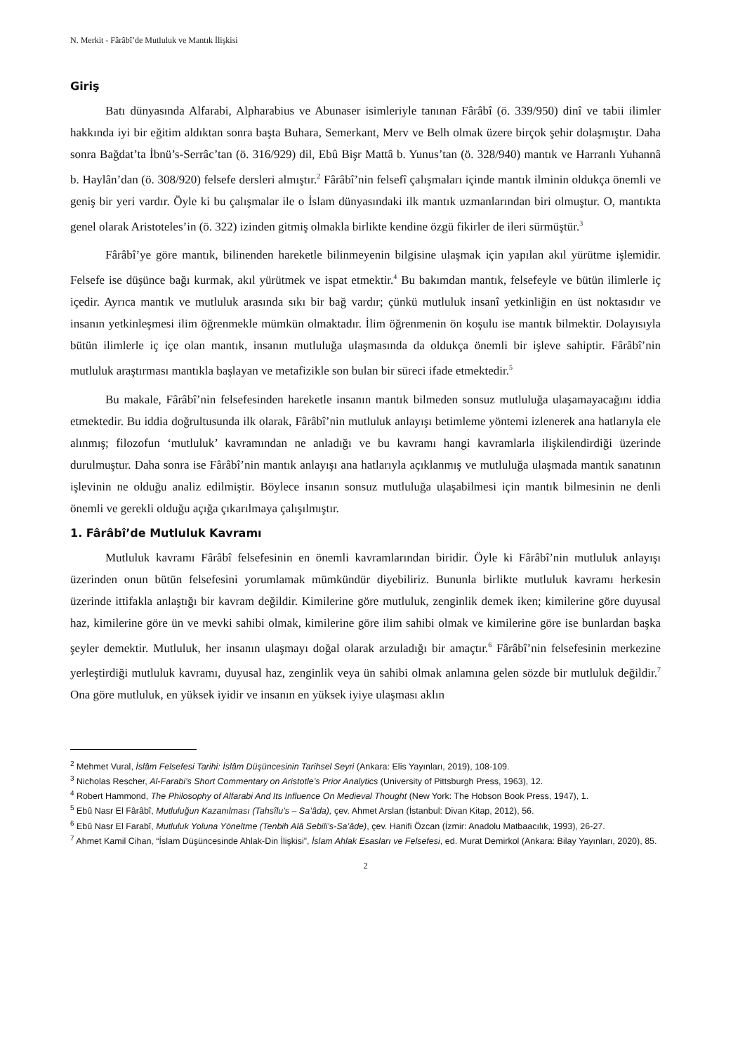N. Merkit - Fârâbî’de Mutluluk ve Mantık İlişkisi
Giriş
Batı dünyasında Alfarabi, Alpharabius ve Abunaser isimleriyle tanınan Fârâbî (ö. 339/950) dinî ve tabii ilimler hakkında iyi bir eğitim aldıktan sonra başta Buhara, Semerkant, Merv ve Belh olmak üzere birçok şehir dolaşmıştır. Daha sonra Bağdat’ta İbnü’s-Serrâc’tan (ö. 316/929) dil, Ebû Bişr Mattâ b. Yunus’tan (ö. 328/940) mantık ve Harranlı Yuhannâ b. Haylân’dan (ö. 308/920) felsefe dersleri almıştır.<sup>2</sup> Fârâbî’nin felsefî çalışmaları içinde mantık ilminin oldukça önemli ve geniş bir yeri vardır. Öyle ki bu çalışmalar ile o İslam dünyasındaki ilk mantık uzmanlarından biri olmuştur. O, mantıkta genel olarak Aristoteles’in (ö. 322) izinden gitmiş olmakla birlikte kendine özgü fikirler de ileri sürmüştür.<sup>3</sup>
Fârâbî’ye göre mantık, bilinenden hareketle bilinmeyenin bilgisine ulaşmak için yapılan akıl yürütme işlemidir. Felsefe ise düşünce bağı kurmak, akıl yürütmek ve ispat etmektir.<sup>4</sup> Bu bakımdan mantık, felsefeyle ve bütün ilimlerle iç içedir. Ayrıca mantık ve mutluluk arasında sıkı bir bağ vardır; çünkü mutluluk insanî yetkinliğin en üst noktasıdır ve insanın yetkinleşmesi ilim öğrenmekle mümkün olmaktadır. İlim öğrenmenin ön koşulu ise mantık bilmektir. Dolayısıyla bütün ilimlerle iç içe olan mantık, insanın mutluluğa ulaşmasında da oldukça önemli bir işleve sahiptir. Fârâbî’nin mutluluk araştırması mantıkla başlayan ve metafizikle son bulan bir süreci ifade etmektedir.<sup>5</sup>
Bu makale, Fârâbî’nin felsefesinden hareketle insanın mantık bilmeden sonsuz mutluluğa ulaşamayacağını iddia etmektedir. Bu iddia doğrultusunda ilk olarak, Fârâbî’nin mutluluk anlayışı betimleme yöntemi izlenerek ana hatlarıyla ele alınmış; filozofun ‘mutluluk’ kavramından ne anladığı ve bu kavramı hangi kavramlarla ilişkilendirdiği üzerinde durulmuştur. Daha sonra ise Fârâbî’nin mantık anlayışı ana hatlarıyla açıklanmış ve mutluluğa ulaşmada mantık sanatının işlevinin ne olduğu analiz edilmiştir. Böylece insanın sonsuz mutluluğa ulaşabilmesi için mantık bilmesinin ne denli önemli ve gerekli olduğu açığa çıkarılmaya çalışılmıştır.
1. Fârâbî’de Mutluluk Kavramı
Mutluluk kavramı Fârâbî felsefesinin en önemli kavramlarından biridir. Öyle ki Fârâbî’nin mutluluk anlayışı üzerinden onun bütün felsefesini yorumlamak mümkündür diyebiliriz. Bununla birlikte mutluluk kavramı herkesin üzerinde ittifakla anlaştığı bir kavram değildir. Kimilerine göre mutluluk, zenginlik demek iken; kimilerine göre duyusal haz, kimilerine göre ün ve mevki sahibi olmak, kimilerine göre ilim sahibi olmak ve kimilerine göre ise bunlardan başka şeyler demektir. Mutluluk, her insanın ulaşmayı doğal olarak arzuladığı bir amaçtır.<sup>6</sup> Fârâbî’nin felsefesinin merkezine yerleştirdiği mutluluk kavramı, duyusal haz, zenginlik veya ün sahibi olmak anlamına gelen sözde bir mutluluk değildir.<sup>7</sup> Ona göre mutluluk, en yüksek iyidir ve insanın en yüksek iyiye ulaşması aklın
<sup>2</sup> Mehmet Vural, İslâm Felsefesi Tarihi: İslâm Düşüncesinin Tarihsel Seyri (Ankara: Elis Yayınları, 2019), 108-109.
<sup>3</sup> Nicholas Rescher, Al-Farabi’s Short Commentary on Aristotle’s Prior Analytics (University of Pittsburgh Press, 1963), 12.
<sup>4</sup> Robert Hammond, The Philosophy of Alfarabi And Its Influence On Medieval Thought (New York: The Hobson Book Press, 1947), 1.
<sup>5</sup> Ebû Nasr El Fârâbî, Mutluluğun Kazanılması (Tahsîlu’s – Sa’âda), çev. Ahmet Arslan (İstanbul: Divan Kitap, 2012), 56.
<sup>6</sup> Ebû Nasr El Farabî, Mutluluk Yoluna Yöneltme (Tenbih Alâ Sebili’s-Sa’âde), çev. Hanifi Özcan (İzmir: Anadolu Matbaacılık, 1993), 26-27.
<sup>7</sup> Ahmet Kamil Cihan, “İslam Düşüncesinde Ahlak-Din İlişkisi”, İslam Ahlak Esasları ve Felsefesi, ed. Murat Demirkol (Ankara: Bilay Yayınları, 2020), 85.
2